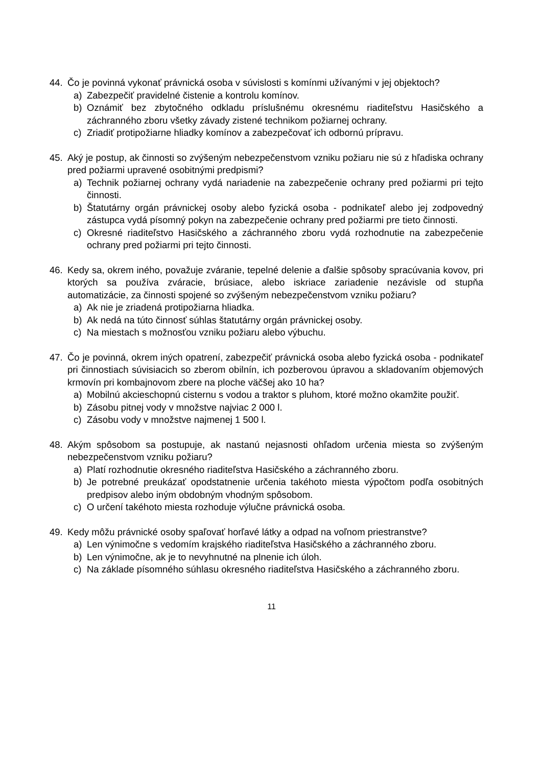44. Čo je povinná vykonať právnická osoba v súvislosti s komínmi užívanými v jej objektoch?
a) Zabezpečiť pravidelné čistenie a kontrolu komínov.
b) Oznámiť bez zbytočného odkladu príslušnému okresnému riaditeľstvu Hasičského a záchranného zboru všetky závady zistené technikom požiarnej ochrany.
c) Zriadiť protipožiarne hliadky komínov a zabezpečovať ich odbornú prípravu.
45. Aký je postup, ak činnosti so zvýšeným nebezpečenstvom vzniku požiaru nie sú z hľadiska ochrany pred požiarmi upravené osobitnými predpismi?
a) Technik požiarnej ochrany vydá nariadenie na zabezpečenie ochrany pred požiarmi pri tejto činnosti.
b) Štatutárny orgán právnickej osoby alebo fyzická osoba - podnikateľ alebo jej zodpovedný zástupca vydá písomný pokyn na zabezpečenie ochrany pred požiarmi pre tieto činnosti.
c) Okresné riaditeľstvo Hasičského a záchranného zboru vydá rozhodnutie na zabezpečenie ochrany pred požiarmi pri tejto činnosti.
46. Kedy sa, okrem iného, považuje zváranie, tepelné delenie a ďalšie spôsoby spracúvania kovov, pri ktorých sa používa zváracie, brúsiace, alebo iskriace zariadenie nezávisle od stupňa automatizácie, za činnosti spojené so zvýšeným nebezpečenstvom vzniku požiaru?
a) Ak nie je zriadená protipožiarna hliadka.
b) Ak nedá na túto činnosť súhlas štatutárny orgán právnickej osoby.
c) Na miestach s možnosťou vzniku požiaru alebo výbuchu.
47. Čo je povinná, okrem iných opatrení, zabezpečiť právnická osoba alebo fyzická osoba - podnikateľ pri činnostiach súvisiacich so zberom obilnín, ich pozberovou úpravou a skladovaním objemových krmovín pri kombajnovom zbere na ploche väčšej ako 10 ha?
a) Mobilnú akcieschopnú cisternu s vodou a traktor s pluhom, ktoré možno okamžite použiť.
b) Zásobu pitnej vody v množstve najviac 2 000 l.
c) Zásobu vody v množstve najmenej 1 500 l.
48. Akým spôsobom sa postupuje, ak nastanú nejasnosti ohľadom určenia miesta so zvýšeným nebezpečenstvom vzniku požiaru?
a) Platí rozhodnutie okresného riaditeľstva Hasičského a záchranného zboru.
b) Je potrebné preukázať opodstatnenie určenia takéhoto miesta výpočtom podľa osobitných predpisov alebo iným obdobným vhodným spôsobom.
c) O určení takéhoto miesta rozhoduje výlučne právnická osoba.
49. Kedy môžu právnické osoby spaľovať horľavé látky a odpad na voľnom priestranstve?
a) Len výnimočne s vedomím krajského riaditeľstva Hasičského a záchranného zboru.
b) Len výnimočne, ak je to nevyhnutné na plnenie ich úloh.
c) Na základe písomného súhlasu okresného riaditeľstva Hasičského a záchranného zboru.
11